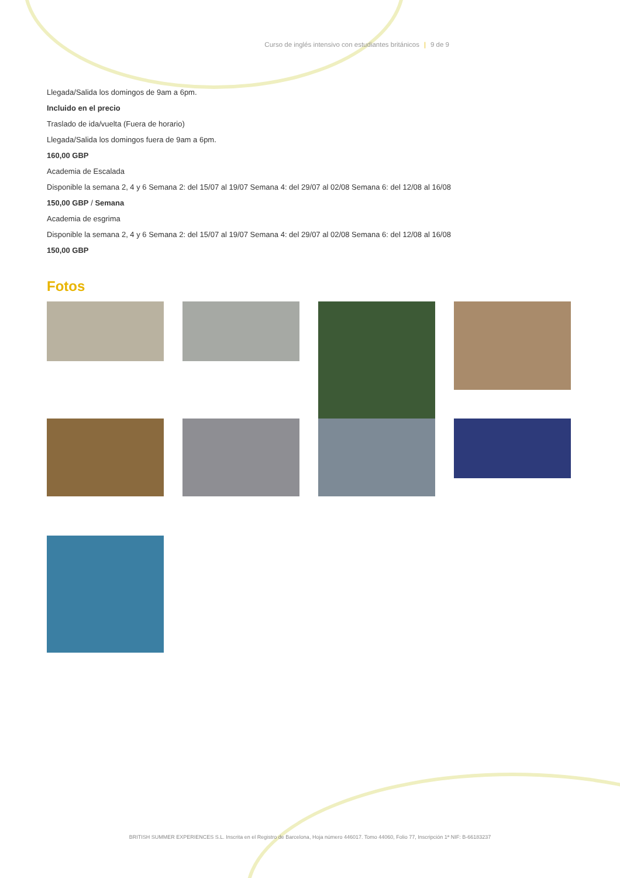Curso de inglés intensivo con estudiantes británicos | 9 de 9
Llegada/Salida los domingos de 9am a 6pm.
Incluido en el precio
Traslado de ida/vuelta (Fuera de horario)
Llegada/Salida los domingos fuera de 9am a 6pm.
160,00 GBP
Academia de Escalada
Disponible la semana 2, 4 y 6 Semana 2: del 15/07 al 19/07 Semana 4: del 29/07 al 02/08 Semana 6: del 12/08 al 16/08
150,00 GBP / Semana
Academia de esgrima
Disponible la semana 2, 4 y 6 Semana 2: del 15/07 al 19/07 Semana 4: del 29/07 al 02/08 Semana 6: del 12/08 al 16/08
150,00 GBP
Fotos
BRITISH SUMMER EXPERIENCES S.L. Inscrita en el Registro de Barcelona, Hoja número 446017. Tomo 44060, Folio 77, Inscripción 1ª NIF: B-66183237